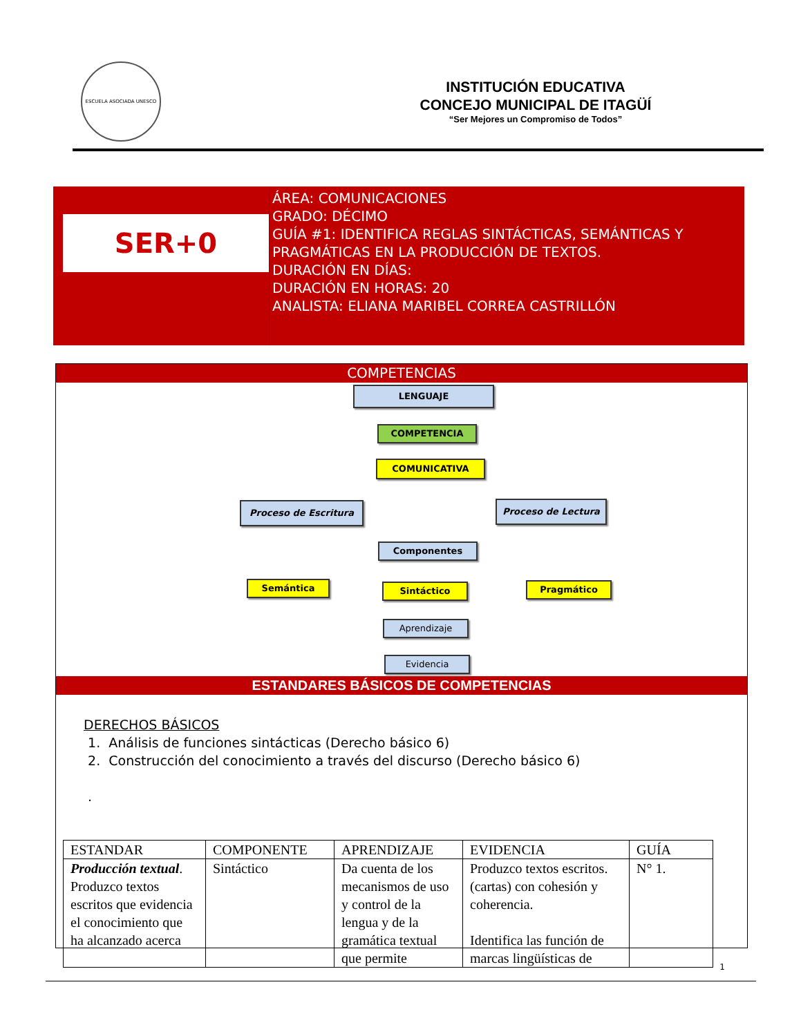ESCUELA ASOCIADA UNESCO
INSTITUCIÓN EDUCATIVA
CONCEJO MUNICIPAL DE ITAGÜÍ
“Ser Mejores un Compromiso de Todos”
SER+0
ÁREA: COMUNICACIONES
GRADO: DÉCIMO
GUÍA #1: IDENTIFICA REGLAS SINTÁCTICAS, SEMÁNTICAS Y PRAGMÁTICAS EN LA PRODUCCIÓN DE TEXTOS.
DURACIÓN EN DÍAS:
DURACIÓN EN HORAS: 20
ANALISTA: ELIANA MARIBEL CORREA CASTRILLÓN
COMPETENCIAS
LENGUAJE
COMPETENCIA
COMUNICATIVA
Proceso de Escritura Proceso de Lectura
Componentes
Semántica Sintáctico Pragmático
Aprendizaje
Evidencia
ESTANDARES BÁSICOS DE COMPETENCIAS
DERECHOS BÁSICOS
1. Análisis de funciones sintácticas (Derecho básico 6)
2. Construcción del conocimiento a través del discurso (Derecho básico 6)
.
| ESTANDAR | COMPONENTE | APRENDIZAJE | EVIDENCIA | GUÍA |
| --- | --- | --- | --- | --- |
| Producción textual . Produzco textos escritos que evidencia el conocimiento que ha alcanzado acerca | Sintáctico | Da cuenta de los mecanismos de uso y control de la lengua y de la gramática textual que permite | Produzco textos escritos. (cartas) con cohesión y coherencia. Identifica las función de marcas lingüísticas de | N° 1. |
1